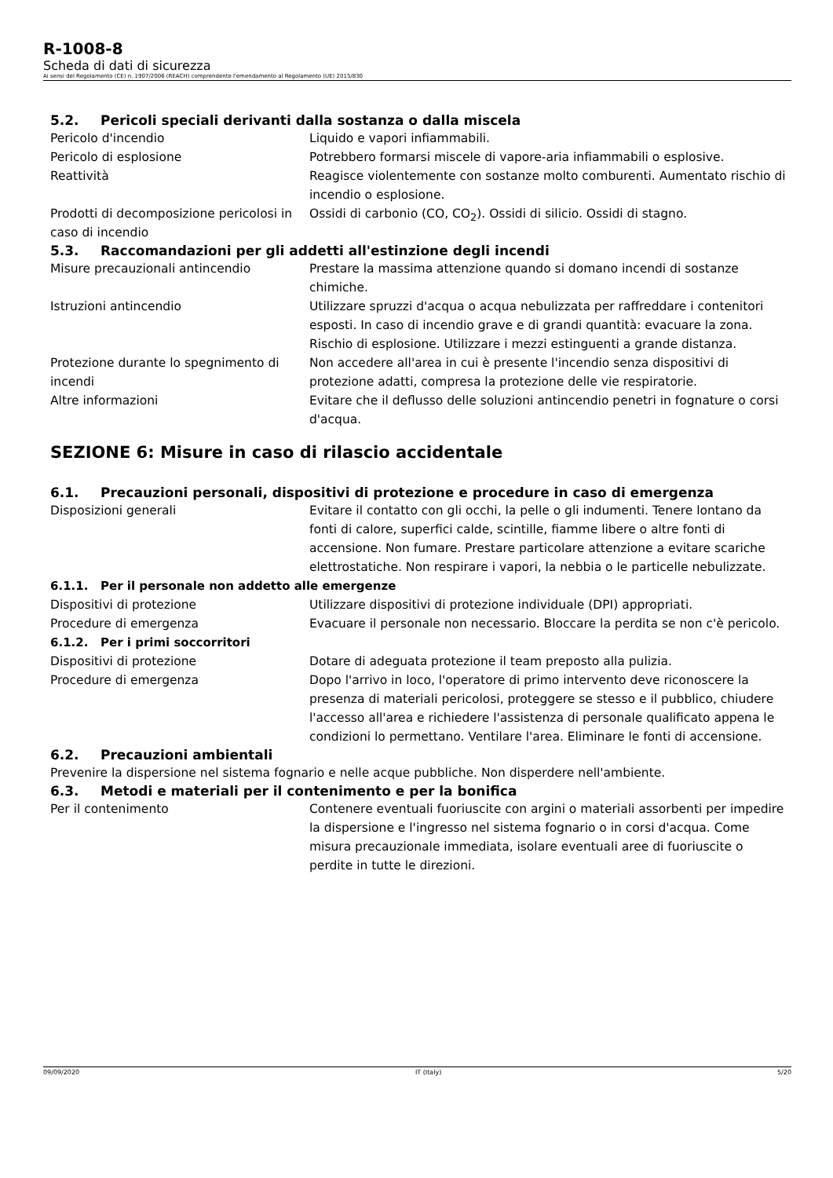R-1008-8
Scheda di dati di sicurezza
Ai sensi del Regolamento (CE) n. 1907/2006 (REACH) comprendente l'emendamento al Regolamento (UE) 2015/830
5.2. Pericoli speciali derivanti dalla sostanza o dalla miscela
Pericolo d'incendio Liquido e vapori infiammabili.
Pericolo di esplosione Potrebbero formarsi miscele di vapore-aria infiammabili o esplosive.
Reattività Reagisce violentemente con sostanze molto comburenti. Aumentato rischio di incendio o esplosione.
Prodotti di decomposizione pericolosi in caso di incendio
Ossidi di carbonio (CO, CO<sub>2</sub>). Ossidi di silicio. Ossidi di stagno.
5.3. Raccomandazioni per gli addetti all'estinzione degli incendi
Misure precauzionali antincendio Prestare la massima attenzione quando si domano incendi di sostanze chimiche.
Istruzioni antincendio Utilizzare spruzzi d'acqua o acqua nebulizzata per raffreddare i contenitori esposti. In caso di incendio grave e di grandi quantità: evacuare la zona. Rischio di esplosione. Utilizzare i mezzi estinguenti a grande distanza.
Protezione durante lo spegnimento di incendi
Non accedere all'area in cui è presente l'incendio senza dispositivi di protezione adatti, compresa la protezione delle vie respiratorie.
Altre informazioni Evitare che il deflusso delle soluzioni antincendio penetri in fognature o corsi d'acqua.
SEZIONE 6: Misure in caso di rilascio accidentale
6.1. Precauzioni personali, dispositivi di protezione e procedure in caso di emergenza
Disposizioni generali Evitare il contatto con gli occhi, la pelle o gli indumenti. Tenere lontano da fonti di calore, superfici calde, scintille, fiamme libere o altre fonti di accensione. Non fumare. Prestare particolare attenzione a evitare scariche elettrostatiche. Non respirare i vapori, la nebbia o le particelle nebulizzate.
6.1.1. Per il personale non addetto alle emergenze
Dispositivi di protezione Utilizzare dispositivi di protezione individuale (DPI) appropriati.
Procedure di emergenza Evacuare il personale non necessario. Bloccare la perdita se non c'è pericolo.
6.1.2. Per i primi soccorritori
Dispositivi di protezione Dotare di adeguata protezione il team preposto alla pulizia.
Procedure di emergenza Dopo l'arrivo in loco, l'operatore di primo intervento deve riconoscere la presenza di materiali pericolosi, proteggere se stesso e il pubblico, chiudere l'accesso all'area e richiedere l'assistenza di personale qualificato appena le condizioni lo permettano. Ventilare l'area. Eliminare le fonti di accensione.
6.2. Precauzioni ambientali
Prevenire la dispersione nel sistema fognario e nelle acque pubbliche. Non disperdere nell'ambiente.
6.3. Metodi e materiali per il contenimento e per la bonifica
Per il contenimento Contenere eventuali fuoriuscite con argini o materiali assorbenti per impedire la dispersione e l'ingresso nel sistema fognario o in corsi d'acqua. Come misura precauzionale immediata, isolare eventuali aree di fuoriuscite o perdite in tutte le direzioni.
09/09/2020 IT (Italy) 5/20